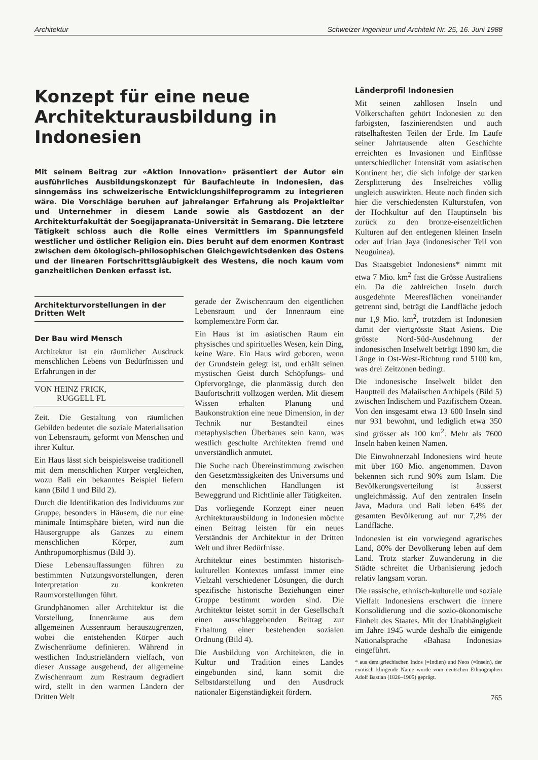Architektur Schweizer Ingenieur und Architekt Nr. 25, 16. Juni 1988
Konzept für eine neue Architekturausbildung in Indonesien
Mit seinem Beitrag zur «Aktion Innovation» präsentiert der Autor ein ausführliches Ausbildungskonzept für Baufachleute in Indonesien, das sinngemäss ins schweizerische Entwicklungshilfeprogramm zu integrieren wäre. Die Vorschläge beruhen auf jahrelanger Erfahrung als Projektleiter und Unternehmer in diesem Lande sowie als Gastdozent an der Architekturfakultät der Soegijapranata-Universität in Semarang. Die letztere Tätigkeit schloss auch die Rolle eines Vermittlers im Spannungsfeld westlicher und östlicher Religion ein. Dies beruht auf dem enormen Kontrast zwischen dem ökologisch-philosophischen Gleichgewichtsdenken des Ostens und der linearen Fortschrittsgläubigkeit des Westens, die noch kaum vom ganzheitlichen Denken erfasst ist.
Architekturvorstellungen in der Dritten Welt
Der Bau wird Mensch
Architektur ist ein räumlicher Ausdruck menschlichen Lebens von Bedürfnissen und Erfahrungen in der
VON HEINZ FRICK,
RUGGELL FL
Zeit. Die Gestaltung von räumlichen Gebilden bedeutet die soziale Materialisation von Lebensraum, geformt von Menschen und ihrer Kultur.
Ein Haus lässt sich beispielsweise traditionell mit dem menschlichen Körper vergleichen, wozu Bali ein bekanntes Beispiel liefern kann (Bild 1 und Bild 2).
Durch die Identifikation des Individuums zur Gruppe, besonders in Häusern, die nur eine minimale Intimsphäre bieten, wird nun die Häusergruppe als Ganzes zu einem menschlichen Körper, zum Anthropomorphismus (Bild 3).
Diese Lebensauffassungen führen zu bestimmten Nutzungsvorstellungen, deren Interpretation zu konkreten Raumvorstellungen führt.
Grundphänomen aller Architektur ist die Vorstellung, Innenräume aus dem allgemeinen Aussenraum herauszugrenzen, wobei die entstehenden Körper auch Zwischenräume definieren. Während in westlichen Industrieländern vielfach, von dieser Aussage ausgehend, der allgemeine Zwischenraum zum Restraum degradiert wird, stellt in den warmen Ländern der Dritten Welt
gerade der Zwischenraum den eigentlichen Lebensraum und der Innenraum eine komplementäre Form dar.
Ein Haus ist im asiatischen Raum ein physisches und spirituelles Wesen, kein Ding, keine Ware. Ein Haus wird geboren, wenn der Grundstein gelegt ist, und erhält seinen mystischen Geist durch Schöpfungs- und Opfervorgänge, die planmässig durch den Baufortschritt vollzogen werden. Mit diesem Wissen erhalten Planung und Baukonstruktion eine neue Dimension, in der Technik nur Bestandteil eines metaphysischen Überbaues sein kann, was westlich geschulte Architekten fremd und unverständlich anmutet.
Die Suche nach Übereinstimmung zwischen den Gesetzmässigkeiten des Universums und den menschlichen Handlungen ist Beweggrund und Richtlinie aller Tätigkeiten.
Das vorliegende Konzept einer neuen Architekturausbildung in Indonesien möchte einen Beitrag leisten für ein neues Verständnis der Architektur in der Dritten Welt und ihrer Bedürfnisse.
Architektur eines bestimmten historisch-kulturellen Kontextes umfasst immer eine Vielzahl verschiedener Lösungen, die durch spezifische historische Beziehungen einer Gruppe bestimmt worden sind. Die Architektur leistet somit in der Gesellschaft einen ausschlaggebenden Beitrag zur Erhaltung einer bestehenden sozialen Ordnung (Bild 4).
Die Ausbildung von Architekten, die in Kultur und Tradition eines Landes eingebunden sind, kann somit die Selbstdarstellung und den Ausdruck nationaler Eigenständigkeit fördern.
Länderprofil Indonesien
Mit seinen zahllosen Inseln und Völkerschaften gehört Indonesien zu den farbigsten, faszinierendsten und auch rätselhaftesten Teilen der Erde. Im Laufe seiner Jahrtausende alten Geschichte erreichten es Invasionen und Einflüsse unterschiedlicher Intensität vom asiatischen Kontinent her, die sich infolge der starken Zersplitterung des Inselreiches völlig ungleich auswirkten. Heute noch finden sich hier die verschiedensten Kulturstufen, von der Hochkultur auf den Hauptinseln bis zurück zu den bronze-eisenzeitlichen Kulturen auf den entlegenen kleinen Inseln oder auf Irian Jaya (indonesischer Teil von Neuguinea).
Das Staatsgebiet Indonesiens* nimmt mit etwa 7 Mio. km<sup>2</sup> fast die Grösse Australiens ein. Da die zahlreichen Inseln durch ausgedehnte Meeresflächen voneinander getrennt sind, beträgt die Landfläche jedoch nur 1,9 Mio. km<sup>2</sup>, trotzdem ist Indonesien damit der viertgrösste Staat Asiens. Die grösste Nord-Süd-Ausdehnung der indonesischen Inselwelt beträgt 1890 km, die Länge in Ost-West-Richtung rund 5100 km, was drei Zeitzonen bedingt.
Die indonesische Inselwelt bildet den Hauptteil des Malaiischen Archipels (Bild 5) zwischen Indischem und Pazifischem Ozean. Von den insgesamt etwa 13 600 Inseln sind nur 931 bewohnt, und lediglich etwa 350 sind grösser als 100 km<sup>2</sup>. Mehr als 7600 Inseln haben keinen Namen.
Die Einwohnerzahl Indonesiens wird heute mit über 160 Mio. angenommen. Davon bekennen sich rund 90% zum Islam. Die Bevölkerungsverteilung ist äusserst ungleichmässig. Auf den zentralen Inseln Java, Madura und Bali leben 64% der gesamten Bevölkerung auf nur 7,2% der Landfläche.
Indonesien ist ein vorwiegend agrarisches Land, 80% der Bevölkerung leben auf dem Land. Trotz starker Zuwanderung in die Städte schreitet die Urbanisierung jedoch relativ langsam voran.
Die rassische, ethnisch-kulturelle und soziale Vielfalt Indonesiens erschwert die innere Konsolidierung und die sozio-ökonomische Einheit des Staates. Mit der Unabhängigkeit im Jahre 1945 wurde deshalb die einigende Nationalsprache «Bahasa Indonesia» eingeführt.
* aus dem griechischen Indos (=Indien) und Neos (=Inseln), der exotisch klingende Name wurde vom deutschen Ethnographen Adolf Bastian (1826–1905) geprägt.
765